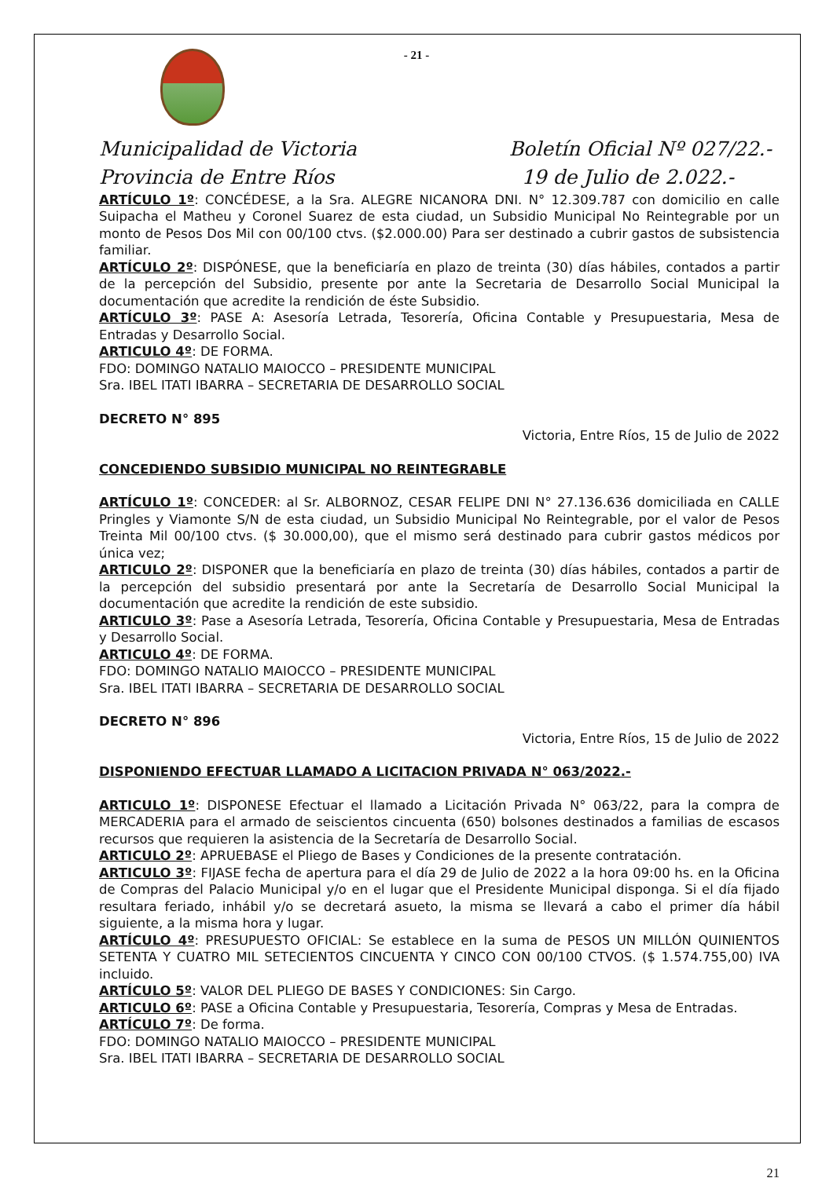- 21 -
Municipalidad de Victoria
Provincia de Entre Ríos
Boletín Oficial Nº 027/22.-
19 de Julio de 2.022.-
ARTÍCULO 1º: CONCÉDESE, a la Sra. ALEGRE NICANORA DNI. N° 12.309.787 con domicilio en calle Suipacha el Matheu y Coronel Suarez de esta ciudad, un Subsidio Municipal No Reintegrable por un monto de Pesos Dos Mil con 00/100 ctvs. ($2.000.00) Para ser destinado a cubrir gastos de subsistencia familiar.
ARTÍCULO 2º: DISPÓNESE, que la beneficiaría en plazo de treinta (30) días hábiles, contados a partir de la percepción del Subsidio, presente por ante la Secretaria de Desarrollo Social Municipal la documentación que acredite la rendición de éste Subsidio.
ARTÍCULO 3º: PASE A: Asesoría Letrada, Tesorería, Oficina Contable y Presupuestaria, Mesa de Entradas y Desarrollo Social.
ARTICULO 4º: DE FORMA.
FDO: DOMINGO NATALIO MAIOCCO – PRESIDENTE MUNICIPAL
Sra. IBEL ITATI IBARRA – SECRETARIA DE DESARROLLO SOCIAL
DECRETO N° 895
Victoria, Entre Ríos, 15 de Julio de 2022
CONCEDIENDO SUBSIDIO MUNICIPAL NO REINTEGRABLE
ARTÍCULO 1º: CONCEDER: al Sr. ALBORNOZ, CESAR FELIPE DNI N° 27.136.636 domiciliada en CALLE Pringles y Viamonte S/N de esta ciudad, un Subsidio Municipal No Reintegrable, por el valor de Pesos Treinta Mil 00/100 ctvs. ($ 30.000,00), que el mismo será destinado para cubrir gastos médicos por única vez;
ARTICULO 2º: DISPONER que la beneficiaría en plazo de treinta (30) días hábiles, contados a partir de la percepción del subsidio presentará por ante la Secretaría de Desarrollo Social Municipal la documentación que acredite la rendición de este subsidio.
ARTICULO 3º: Pase a Asesoría Letrada, Tesorería, Oficina Contable y Presupuestaria, Mesa de Entradas y Desarrollo Social.
ARTICULO 4º: DE FORMA.
FDO: DOMINGO NATALIO MAIOCCO – PRESIDENTE MUNICIPAL
Sra. IBEL ITATI IBARRA – SECRETARIA DE DESARROLLO SOCIAL
DECRETO N° 896
Victoria, Entre Ríos, 15 de Julio de 2022
DISPONIENDO EFECTUAR LLAMADO A LICITACION PRIVADA N° 063/2022.-
ARTICULO 1º: DISPONESE Efectuar el llamado a Licitación Privada N° 063/22, para la compra de MERCADERIA para el armado de seiscientos cincuenta (650) bolsones destinados a familias de escasos recursos que requieren la asistencia de la Secretaría de Desarrollo Social.
ARTICULO 2º: APRUEBASE el Pliego de Bases y Condiciones de la presente contratación.
ARTICULO 3º: FIJASE fecha de apertura para el día 29 de Julio de 2022 a la hora 09:00 hs. en la Oficina de Compras del Palacio Municipal y/o en el lugar que el Presidente Municipal disponga. Si el día fijado resultara feriado, inhábil y/o se decretará asueto, la misma se llevará a cabo el primer día hábil siguiente, a la misma hora y lugar.
ARTÍCULO 4º: PRESUPUESTO OFICIAL: Se establece en la suma de PESOS UN MILLÓN QUINIENTOS SETENTA Y CUATRO MIL SETECIENTOS CINCUENTA Y CINCO CON 00/100 CTVOS. ($ 1.574.755,00) IVA incluido.
ARTÍCULO 5º: VALOR DEL PLIEGO DE BASES Y CONDICIONES: Sin Cargo.
ARTICULO 6º: PASE a Oficina Contable y Presupuestaria, Tesorería, Compras y Mesa de Entradas.
ARTÍCULO 7º: De forma.
FDO: DOMINGO NATALIO MAIOCCO – PRESIDENTE MUNICIPAL
Sra. IBEL ITATI IBARRA – SECRETARIA DE DESARROLLO SOCIAL
21